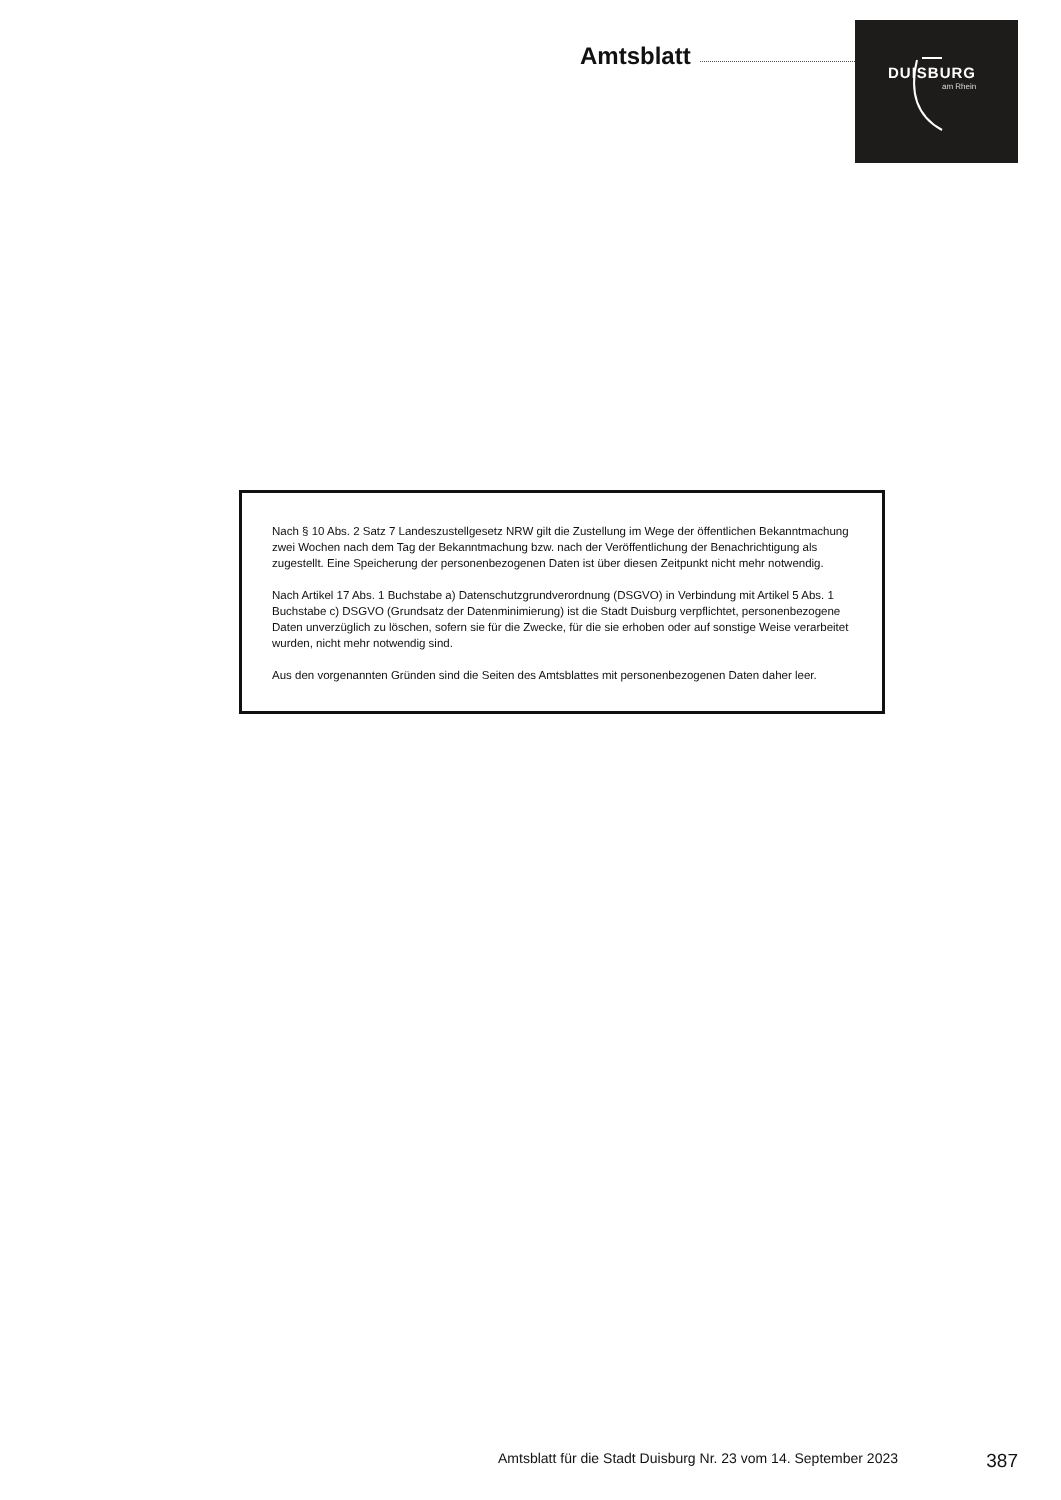Amtsblatt
DUISBURG
am Rhein
Nach § 10 Abs. 2 Satz 7 Landeszustellgesetz NRW gilt die Zustellung im Wege der öffentlichen Bekanntmachung zwei Wochen nach dem Tag der Bekanntmachung bzw. nach der Veröffent­lichung der Benachrichtigung als zugestellt. Eine Speicherung der personenbezogenen Daten ist über diesen Zeitpunkt nicht mehr notwendig.
Nach Artikel 17 Abs. 1 Buchstabe a) Datenschutzgrundverordnung (DSGVO) in Verbindung mit Artikel 5 Abs. 1 Buchstabe c) DSGVO (Grundsatz der Datenminimierung) ist die Stadt Duisburg verpflichtet, personenbezogene Daten unverzüglich zu löschen, sofern sie für die Zwecke, für die sie erhoben oder auf sonstige Weise verarbeitet wurden, nicht mehr notwendig sind.
Aus den vorgenannten Gründen sind die Seiten des Amtsblattes mit personenbezogenen Daten daher leer.
Amtsblatt für die Stadt Duisburg Nr. 23 vom 14. September 2023 387